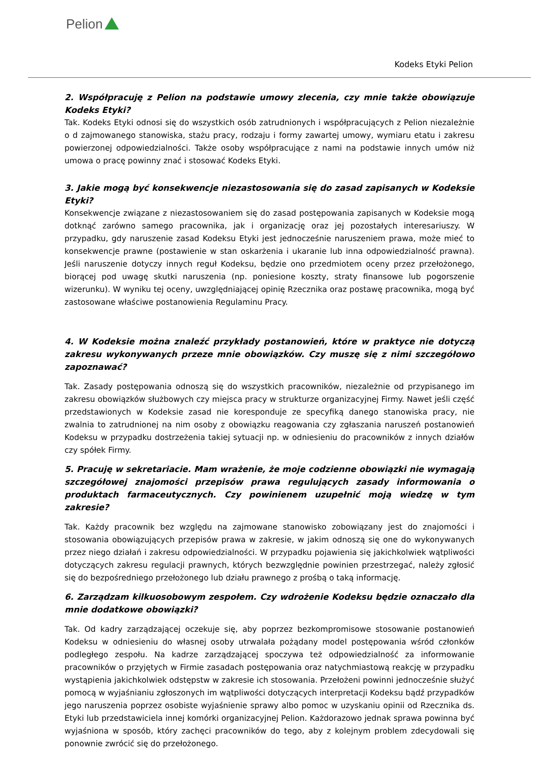Pelion
Kodeks Etyki Pelion
2. Współpracuję z Pelion na podstawie umowy zlecenia, czy mnie także obowiązuje Kodeks Etyki?
Tak. Kodeks Etyki odnosi się do wszystkich osób zatrudnionych i współpracujących z Pelion niezależnie o d zajmowanego stanowiska, stażu pracy, rodzaju i formy zawartej umowy, wymiaru etatu i zakresu powierzonej odpowiedzialności. Także osoby współpracujące z nami na podstawie innych umów niż umowa o pracę powinny znać i stosować Kodeks Etyki.
3. Jakie mogą być konsekwencje niezastosowania się do zasad zapisanych w Kodeksie Etyki?
Konsekwencje związane z niezastosowaniem się do zasad postępowania zapisanych w Kodeksie mogą dotknąć zarówno samego pracownika, jak i organizację oraz jej pozostałych interesariuszy. W przypadku, gdy naruszenie zasad Kodeksu Etyki jest jednocześnie naruszeniem prawa, może mieć to konsekwencje prawne (postawienie w stan oskarżenia i ukaranie lub inna odpowiedzialność prawna). Jeśli naruszenie dotyczy innych reguł Kodeksu, będzie ono przedmiotem oceny przez przełożonego, biorącej pod uwagę skutki naruszenia (np. poniesione koszty, straty finansowe lub pogorszenie wizerunku). W wyniku tej oceny, uwzględniającej opinię Rzecznika oraz postawę pracownika, mogą być zastosowane właściwe postanowienia Regulaminu Pracy.
4. W Kodeksie można znaleźć przykłady postanowień, które w praktyce nie dotyczą zakresu wykonywanych przeze mnie obowiązków. Czy muszę się z nimi szczegółowo zapoznawać?
Tak. Zasady postępowania odnoszą się do wszystkich pracowników, niezależnie od przypisanego im zakresu obowiązków służbowych czy miejsca pracy w strukturze organizacyjnej Firmy. Nawet jeśli część przedstawionych w Kodeksie zasad nie koresponduje ze specyfiką danego stanowiska pracy, nie zwalnia to zatrudnionej na nim osoby z obowiązku reagowania czy zgłaszania naruszeń postanowień Kodeksu w przypadku dostrzeżenia takiej sytuacji np. w odniesieniu do pracowników z innych działów czy spółek Firmy.
5. Pracuję w sekretariacie. Mam wrażenie, że moje codzienne obowiązki nie wymagają szczegółowej znajomości przepisów prawa regulujących zasady informowania o produktach farmaceutycznych. Czy powinienem uzupełnić moją wiedzę w tym zakresie?
Tak. Każdy pracownik bez względu na zajmowane stanowisko zobowiązany jest do znajomości i stosowania obowiązujących przepisów prawa w zakresie, w jakim odnoszą się one do wykonywanych przez niego działań i zakresu odpowiedzialności. W przypadku pojawienia się jakichkolwiek wątpliwości dotyczących zakresu regulacji prawnych, których bezwzględnie powinien przestrzegać, należy zgłosić się do bezpośredniego przełożonego lub działu prawnego z prośbą o taką informację.
6. Zarządzam kilkuosobowym zespołem. Czy wdrożenie Kodeksu będzie oznaczało dla mnie dodatkowe obowiązki?
Tak. Od kadry zarządzającej oczekuje się, aby poprzez bezkompromisowe stosowanie postanowień Kodeksu w odniesieniu do własnej osoby utrwalała pożądany model postępowania wśród członków podległego zespołu. Na kadrze zarządzającej spoczywa też odpowiedzialność za informowanie pracowników o przyjętych w Firmie zasadach postępowania oraz natychmiastową reakcję w przypadku wystąpienia jakichkolwiek odstępstw w zakresie ich stosowania. Przełożeni powinni jednocześnie służyć pomocą w wyjaśnianiu zgłoszonych im wątpliwości dotyczących interpretacji Kodeksu bądź przypadków jego naruszenia poprzez osobiste wyjaśnienie sprawy albo pomoc w uzyskaniu opinii od Rzecznika ds. Etyki lub przedstawiciela innej komórki organizacyjnej Pelion. Każdorazowo jednak sprawa powinna być wyjaśniona w sposób, który zachęci pracowników do tego, aby z kolejnym problem zdecydowali się ponownie zwrócić się do przełożonego.